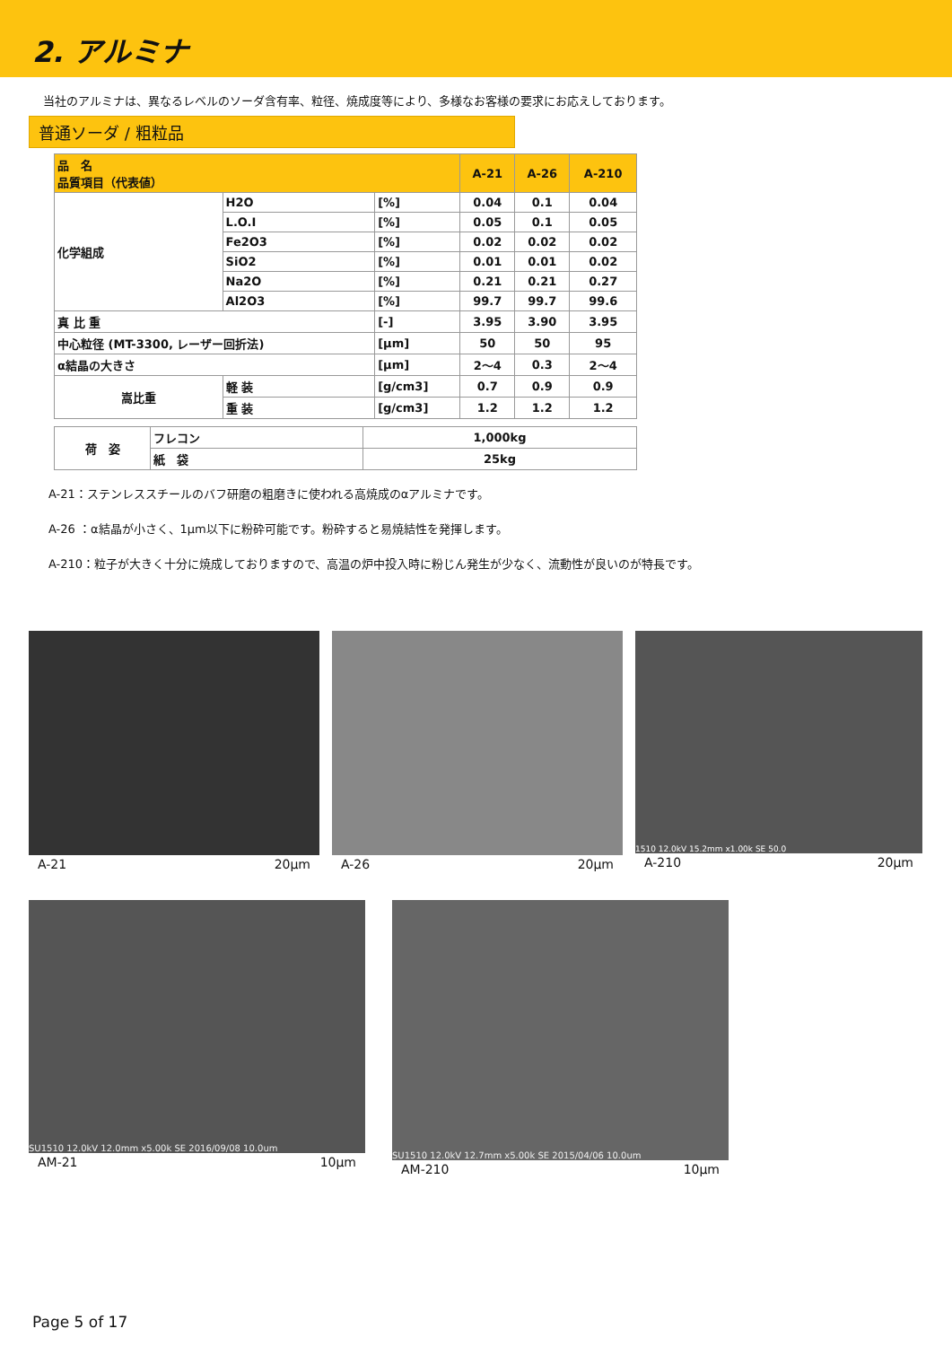2. アルミナ
当社のアルミナは、異なるレベルのソーダ含有率、粒径、焼成度等により、多様なお客様の要求にお応えしております。
普通ソーダ / 粗粒品
| 品 名 品質項目（代表値） | | | | A-21 | A-26 | A-210 |
| --- | --- | --- | --- | --- | --- | --- |
| 化学組成 | H2O | | [%] | 0.04 | 0.1 | 0.04 |
| | L.O.I | | [%] | 0.05 | 0.1 | 0.05 |
| | Fe2O3 | | [%] | 0.02 | 0.02 | 0.02 |
| | SiO2 | | [%] | 0.01 | 0.01 | 0.02 |
| | Na2O | | [%] | 0.21 | 0.21 | 0.27 |
| | Al2O3 | | [%] | 99.7 | 99.7 | 99.6 |
| 真 比 重 | | | [-] | 3.95 | 3.90 | 3.95 |
| 中心粒径 (MT-3300, レーザー回折法) | | | [μm] | 50 | 50 | 95 |
| α結晶の大きさ | | | [μm] | 2～4 | 0.3 | 2～4 |
| 嵩比重 | | 軽 装 | [g/cm3] | 0.7 | 0.9 | 0.9 |
| | | 重 装 | [g/cm3] | 1.2 | 1.2 | 1.2 |
| 荷 姿 | フレコン | 1,000kg |
| | 紙 袋 | 25kg |
A-21：ステンレススチールのバフ研磨の粗磨きに使われる高焼成のαアルミナです。
A-26 ：α結晶が小さく、1μm以下に粉砕可能です。粉砕すると易焼結性を発揮します。
A-210：粒子が大きく十分に焼成しておりますので、高温の炉中投入時に粉じん発生が少なく、流動性が良いのが特長です。
A-21 20μm A-26 20μm
1510 12.0kV 15.2mm x1.00k SE 50.0
A-210 20μm
SU1510 12.0kV 12.0mm x5.00k SE 2016/09/08 10.0um
AM-21 10μm
SU1510 12.0kV 12.7mm x5.00k SE 2015/04/06 10.0um
AM-210 10μm
Page 5 of 17